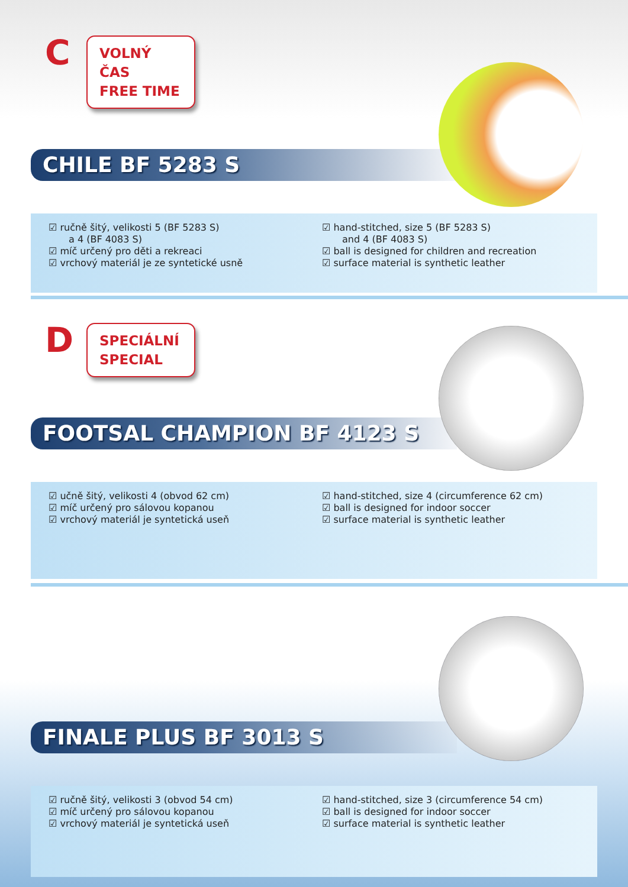C
VOLNÝ ČAS
FREE TIME
CHILE BF 5283 S
☑ ručně šitý, velikosti 5 (BF 5283 S)
a 4 (BF 4083 S)
☑ míč určený pro děti a rekreaci
☑ vrchový materiál je ze syntetické usně
☑ hand-stitched, size 5 (BF 5283 S)
and 4 (BF 4083 S)
☑ ball is designed for children and recreation
☑ surface material is synthetic leather
D
SPECIÁLNÍ
SPECIAL
FOOTSAL CHAMPION BF 4123 S
☑ učně šitý, velikosti 4 (obvod 62 cm)
☑ míč určený pro sálovou kopanou
☑ vrchový materiál je syntetická useň
☑ hand-stitched, size 4 (circumference 62 cm)
☑ ball is designed for indoor soccer
☑ surface material is synthetic leather
FINALE PLUS BF 3013 S
☑ ručně šitý, velikosti 3 (obvod 54 cm)
☑ míč určený pro sálovou kopanou
☑ vrchový materiál je syntetická useň
☑ hand-stitched, size 3 (circumference 54 cm)
☑ ball is designed for indoor soccer
☑ surface material is synthetic leather